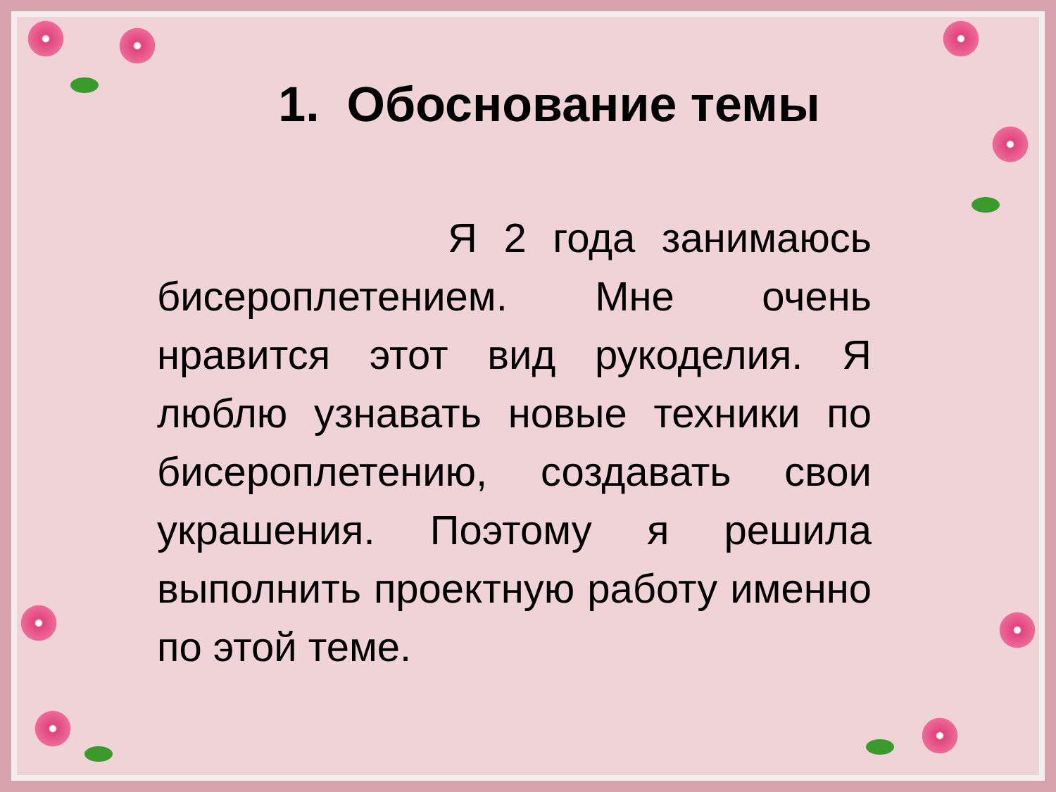1. Обоснование темы
Я 2 года занимаюсь бисероплетением. Мне очень нравится этот вид рукоделия. Я люблю узнавать новые техники по бисероплетению, создавать свои украшения. Поэтому я решила выполнить проектную работу именно по этой теме.